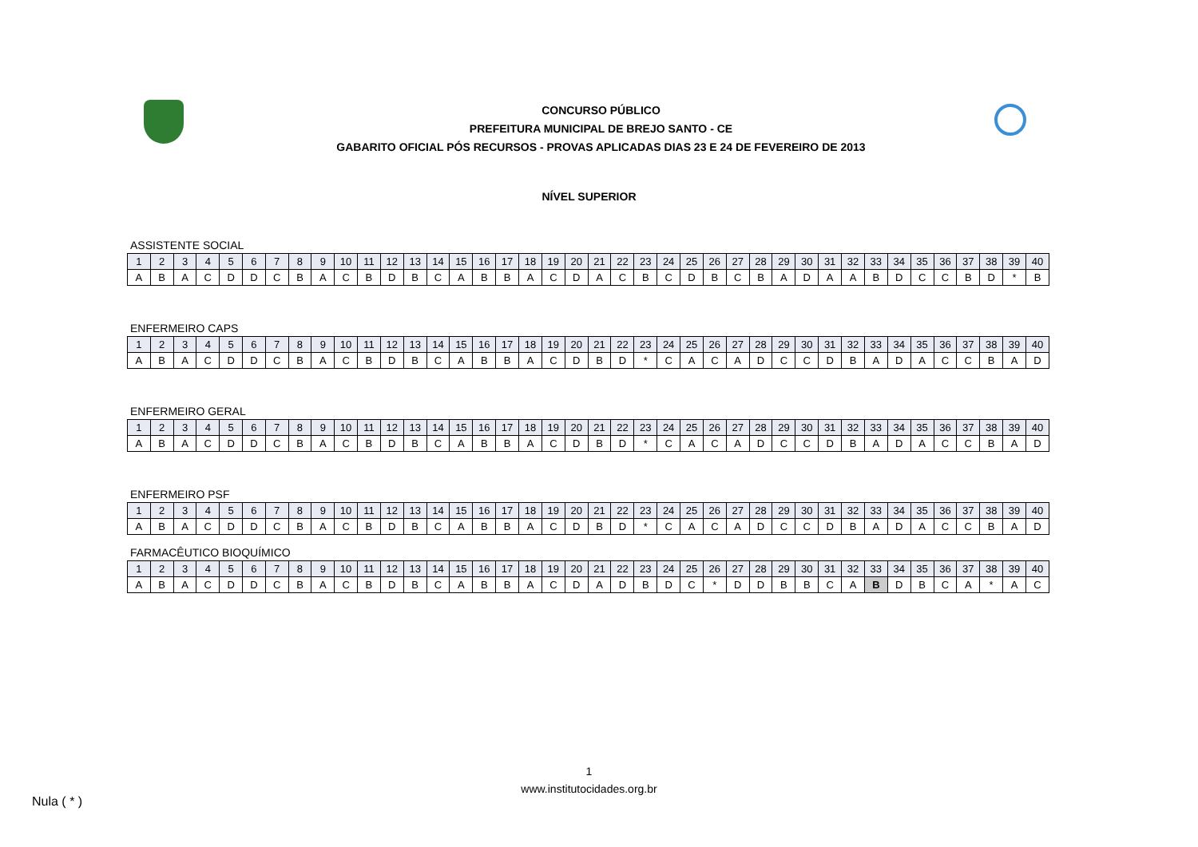CONCURSO PÚBLICO
PREFEITURA MUNICIPAL DE BREJO SANTO - CE
GABARITO OFICIAL PÓS RECURSOS - PROVAS APLICADAS DIAS 23 E 24 DE FEVEREIRO DE 2013
NÍVEL SUPERIOR
ASSISTENTE SOCIAL
| 1 | 2 | 3 | 4 | 5 | 6 | 7 | 8 | 9 | 10 | 11 | 12 | 13 | 14 | 15 | 16 | 17 | 18 | 19 | 20 | 21 | 22 | 23 | 24 | 25 | 26 | 27 | 28 | 29 | 30 | 31 | 32 | 33 | 34 | 35 | 36 | 37 | 38 | 39 | 40 |
| A | B | A | C | D | D | C | B | A | C | B | D | B | C | A | B | B | A | C | D | A | C | B | C | D | B | C | B | A | D | A | A | B | D | C | C | B | D | * | B |
ENFERMEIRO CAPS
| 1 | 2 | 3 | 4 | 5 | 6 | 7 | 8 | 9 | 10 | 11 | 12 | 13 | 14 | 15 | 16 | 17 | 18 | 19 | 20 | 21 | 22 | 23 | 24 | 25 | 26 | 27 | 28 | 29 | 30 | 31 | 32 | 33 | 34 | 35 | 36 | 37 | 38 | 39 | 40 |
| A | B | A | C | D | D | C | B | A | C | B | D | B | C | A | B | B | A | C | D | B | D | * | C | A | C | A | D | C | C | D | B | A | D | A | C | C | B | A | D |
ENFERMEIRO GERAL
| 1 | 2 | 3 | 4 | 5 | 6 | 7 | 8 | 9 | 10 | 11 | 12 | 13 | 14 | 15 | 16 | 17 | 18 | 19 | 20 | 21 | 22 | 23 | 24 | 25 | 26 | 27 | 28 | 29 | 30 | 31 | 32 | 33 | 34 | 35 | 36 | 37 | 38 | 39 | 40 |
| A | B | A | C | D | D | C | B | A | C | B | D | B | C | A | B | B | A | C | D | B | D | * | C | A | C | A | D | C | C | D | B | A | D | A | C | C | B | A | D |
ENFERMEIRO PSF
| 1 | 2 | 3 | 4 | 5 | 6 | 7 | 8 | 9 | 10 | 11 | 12 | 13 | 14 | 15 | 16 | 17 | 18 | 19 | 20 | 21 | 22 | 23 | 24 | 25 | 26 | 27 | 28 | 29 | 30 | 31 | 32 | 33 | 34 | 35 | 36 | 37 | 38 | 39 | 40 |
| A | B | A | C | D | D | C | B | A | C | B | D | B | C | A | B | B | A | C | D | B | D | * | C | A | C | A | D | C | C | D | B | A | D | A | C | C | B | A | D |
FARMACÊUTICO BIOQUÍMICO
| 1 | 2 | 3 | 4 | 5 | 6 | 7 | 8 | 9 | 10 | 11 | 12 | 13 | 14 | 15 | 16 | 17 | 18 | 19 | 20 | 21 | 22 | 23 | 24 | 25 | 26 | 27 | 28 | 29 | 30 | 31 | 32 | 33 | 34 | 35 | 36 | 37 | 38 | 39 | 40 |
| A | B | A | C | D | D | C | B | A | C | B | D | B | C | A | B | B | A | C | D | A | D | B | D | C | * | D | D | B | B | C | A | B | D | B | C | A | * | A | C |
1
www.institutocidades.org.br
Nula ( * )